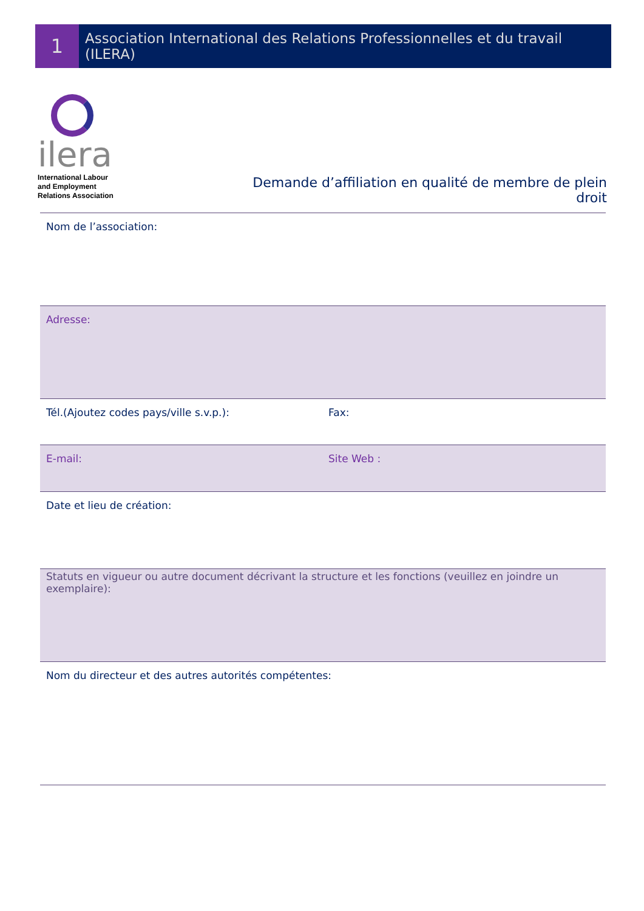1
Association International des Relations Professionnelles et du travail (ILERA)
ilera
International Labour
and Employment
Relations Association
Demande d’affiliation en qualité de membre de plein droit
| Nom de l’association: | |
| Adresse: | |
| Tél.(Ajoutez codes pays/ville s.v.p.): | Fax: |
| E-mail: | Site Web : |
| Date et lieu de création: | |
| Statuts en vigueur ou autre document décrivant la structure et les fonctions (veuillez en joindre un exemplaire): | |
| Nom du directeur et des autres autorités compétentes: | |